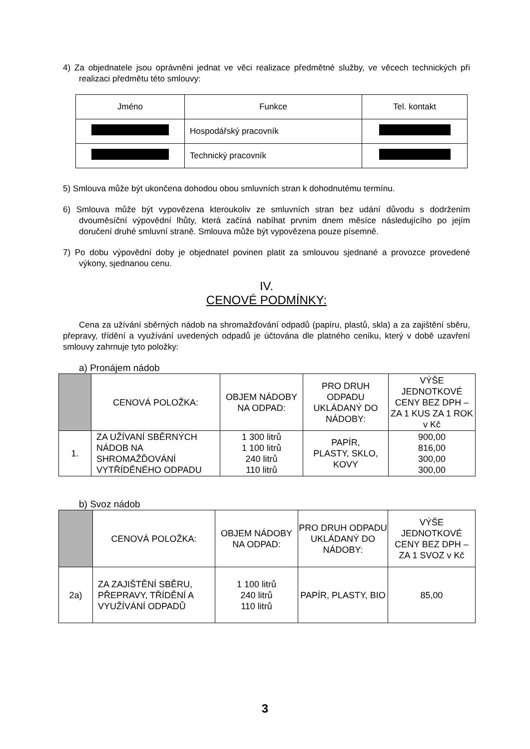4) Za objednatele jsou oprávněni jednat ve věci realizace předmětné služby, ve věcech technických při realizaci předmětu této smlouvy:
| Jméno | Funkce | Tel. kontakt |
| | Hospodářský pracovník | |
| | Technický pracovník | |
5) Smlouva může být ukončena dohodou obou smluvních stran k dohodnutému termínu.
6) Smlouva může být vypovězena kteroukoliv ze smluvních stran bez udání důvodu s dodržením dvouměsíční výpovědní lhůty, která začíná nabíhat prvním dnem měsíce následujícího po jejím doručení druhé smluvní straně. Smlouva může být vypovězena pouze písemně.
7) Po dobu výpovědní doby je objednatel povinen platit za smlouvou sjednané a provozce provedené výkony, sjednanou cenu.
IV.
CENOVÉ PODMÍNKY:
Cena za užívání sběrných nádob na shromažďování odpadů (papíru, plastů, skla) a za zajištění sběru, přepravy, třídění a využívání uvedených odpadů je účtována dle platného ceníku, který v době uzavření smlouvy zahrnuje tyto položky:
a) Pronájem nádob
| | CENOVÁ POLOŽKA: | OBJEM NÁDOBY NA ODPAD: | PRO DRUH ODPADU UKLÁDANÝ DO NÁDOBY: | VÝŠE JEDNOTKOVÉ CENY BEZ DPH – ZA 1 KUS ZA 1 ROK v Kč |
| 1. | ZA UŽÍVANÍ SBĚRNÝCH NÁDOB NA SHROMAŽĎOVÁNÍ VYTŘÍDĚNÉHO ODPADU | 1 300 litrů 1 100 litrů 240 litrů 110 litrů | PAPÍR, PLASTY, SKLO, KOVY | 900,00 816,00 300,00 300,00 |
b) Svoz nádob
| | CENOVÁ POLOŽKA: | OBJEM NÁDOBY NA ODPAD: | PRO DRUH ODPADU UKLÁDANÝ DO NÁDOBY: | VÝŠE JEDNOTKOVÉ CENY BEZ DPH – ZA 1 SVOZ v Kč |
| 2a) | ZA ZAJIŠTĚNÍ SBĚRU, PŘEPRAVY, TŘÍDĚNÍ A VYUŽÍVÁNÍ ODPADŮ | 1 100 litrů 240 litrů 110 litrů | PAPÍR, PLASTY, BIO | 85,00 |
3